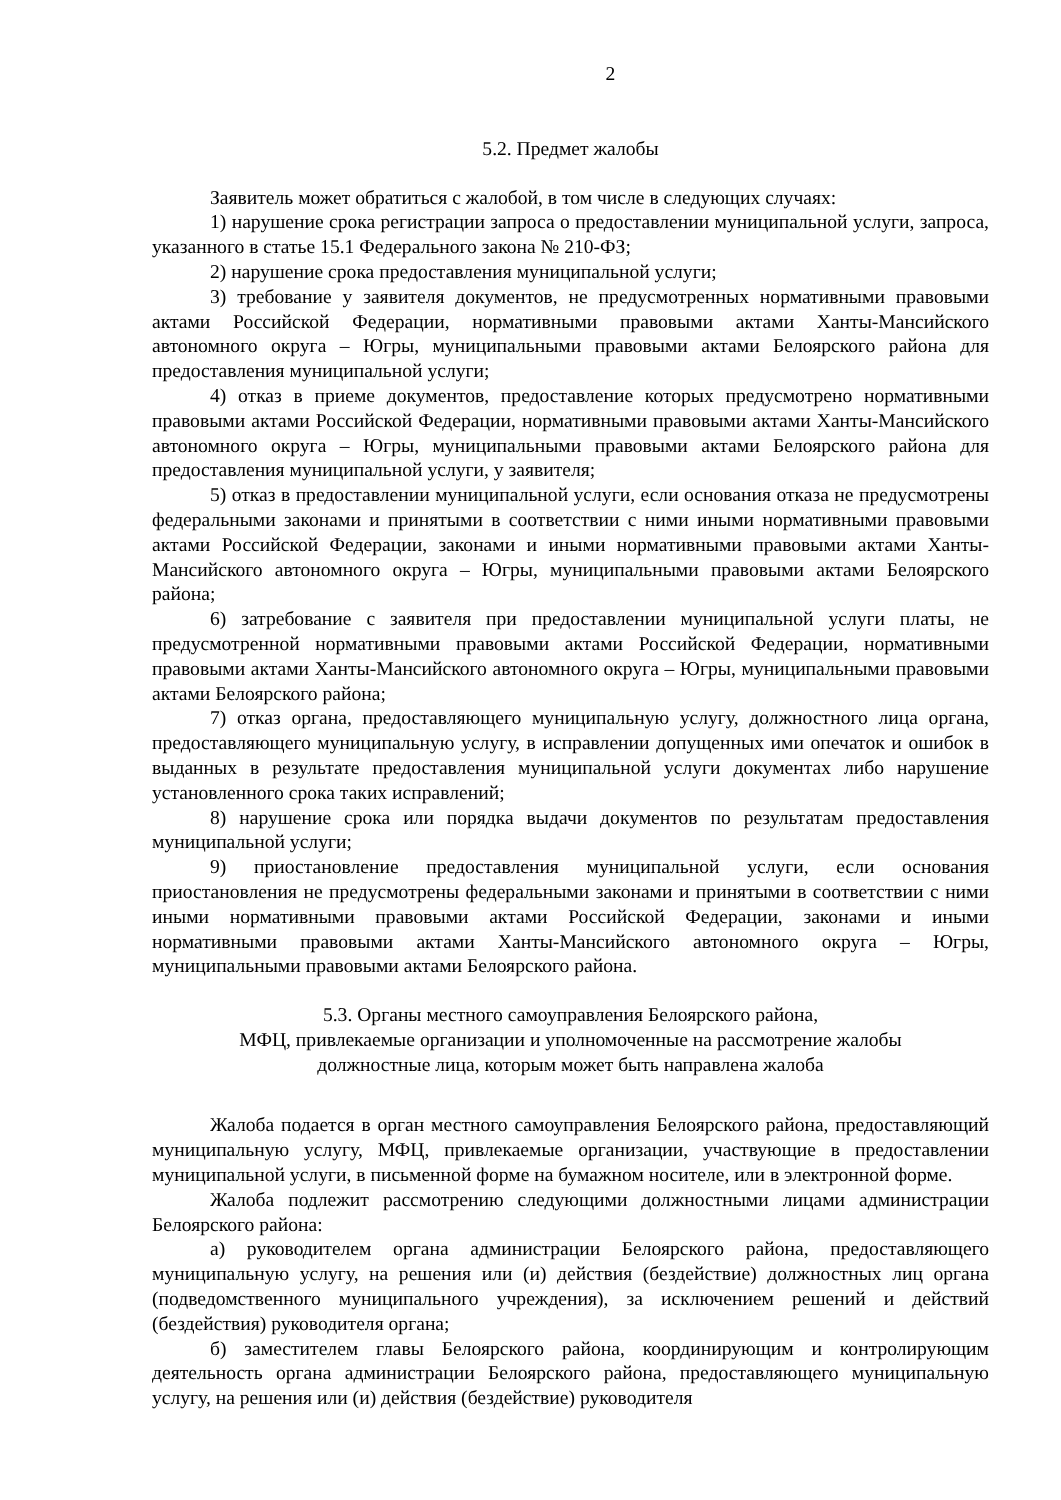2
5.2. Предмет жалобы
Заявитель может обратиться с жалобой, в том числе в следующих случаях:
1) нарушение срока регистрации запроса о предоставлении муниципальной услуги, запроса, указанного в статье 15.1 Федерального закона № 210-ФЗ;
2) нарушение срока предоставления муниципальной услуги;
3) требование у заявителя документов, не предусмотренных нормативными правовыми актами Российской Федерации, нормативными правовыми актами Ханты-Мансийского автономного округа – Югры, муниципальными правовыми актами Белоярского района для предоставления муниципальной услуги;
4) отказ в приеме документов, предоставление которых предусмотрено нормативными правовыми актами Российской Федерации, нормативными правовыми актами Ханты-Мансийского автономного округа – Югры, муниципальными правовыми актами Белоярского района для предоставления муниципальной услуги, у заявителя;
5) отказ в предоставлении муниципальной услуги, если основания отказа не предусмотрены федеральными законами и принятыми в соответствии с ними иными нормативными правовыми актами Российской Федерации, законами и иными нормативными правовыми актами Ханты-Мансийского автономного округа – Югры, муниципальными правовыми актами Белоярского района;
6) затребование с заявителя при предоставлении муниципальной услуги платы, не предусмотренной нормативными правовыми актами Российской Федерации, нормативными правовыми актами Ханты-Мансийского автономного округа – Югры, муниципальными правовыми актами Белоярского района;
7) отказ органа, предоставляющего муниципальную услугу, должностного лица органа, предоставляющего муниципальную услугу, в исправлении допущенных ими опечаток и ошибок в выданных в результате предоставления муниципальной услуги документах либо нарушение установленного срока таких исправлений;
8) нарушение срока или порядка выдачи документов по результатам предоставления муниципальной услуги;
9) приостановление предоставления муниципальной услуги, если основания приостановления не предусмотрены федеральными законами и принятыми в соответствии с ними иными нормативными правовыми актами Российской Федерации, законами и иными нормативными правовыми актами Ханты-Мансийского автономного округа – Югры, муниципальными правовыми актами Белоярского района.
5.3. Органы местного самоуправления Белоярского района,
МФЦ, привлекаемые организации и уполномоченные на рассмотрение жалобы
должностные лица, которым может быть направлена жалоба
Жалоба подается в орган местного самоуправления Белоярского района, предоставляющий муниципальную услугу, МФЦ, привлекаемые организации, участвующие в предоставлении муниципальной услуги, в письменной форме на бумажном носителе, или в электронной форме.
Жалоба подлежит рассмотрению следующими должностными лицами администрации Белоярского района:
а) руководителем органа администрации Белоярского района, предоставляющего муниципальную услугу, на решения или (и) действия (бездействие) должностных лиц органа (подведомственного муниципального учреждения), за исключением решений и действий (бездействия) руководителя органа;
б) заместителем главы Белоярского района, координирующим и контролирующим деятельность органа администрации Белоярского района, предоставляющего муниципальную услугу, на решения или (и) действия (бездействие) руководителя